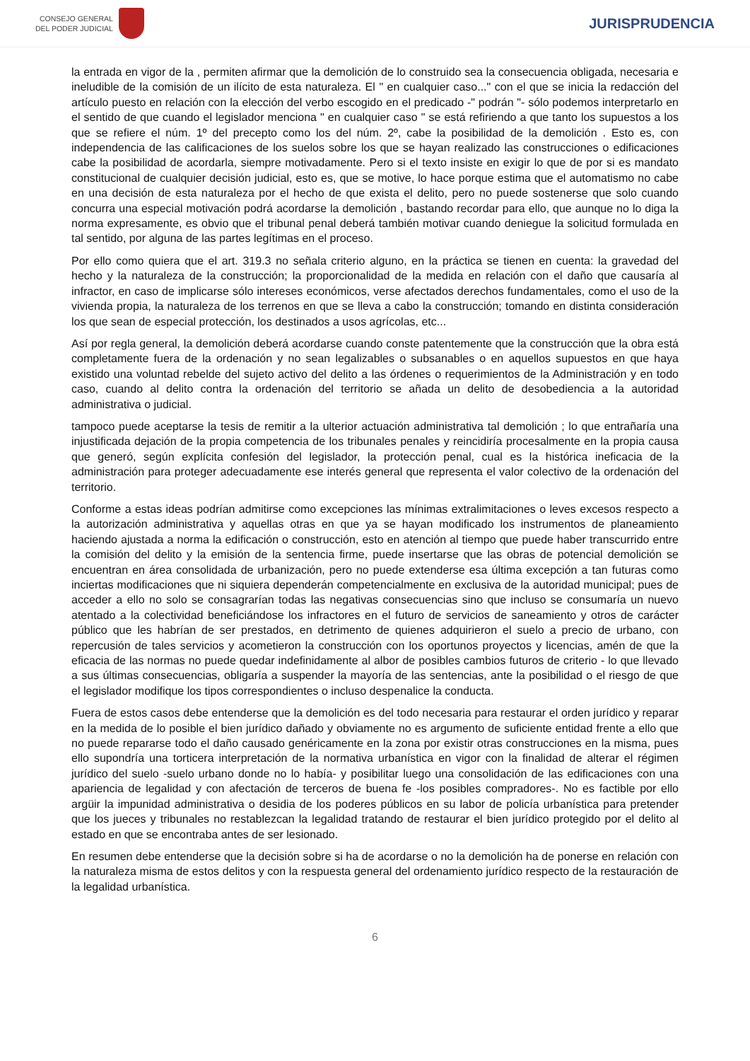CONSEJO GENERAL
DEL PODER JUDICIAL
JURISPRUDENCIA
la entrada en vigor de la , permiten afirmar que la demolición de lo construido sea la consecuencia obligada, necesaria e ineludible de la comisión de un ilícito de esta naturaleza. El " en cualquier caso..." con el que se inicia la redacción del artículo puesto en relación con la elección del verbo escogido en el predicado -" podrán "- sólo podemos interpretarlo en el sentido de que cuando el legislador menciona " en cualquier caso " se está refiriendo a que tanto los supuestos a los que se refiere el núm. 1º del precepto como los del núm. 2º, cabe la posibilidad de la demolición . Esto es, con independencia de las calificaciones de los suelos sobre los que se hayan realizado las construcciones o edificaciones cabe la posibilidad de acordarla, siempre motivadamente. Pero si el texto insiste en exigir lo que de por si es mandato constitucional de cualquier decisión judicial, esto es, que se motive, lo hace porque estima que el automatismo no cabe en una decisión de esta naturaleza por el hecho de que exista el delito, pero no puede sostenerse que solo cuando concurra una especial motivación podrá acordarse la demolición , bastando recordar para ello, que aunque no lo diga la norma expresamente, es obvio que el tribunal penal deberá también motivar cuando deniegue la solicitud formulada en tal sentido, por alguna de las partes legítimas en el proceso.
Por ello como quiera que el art. 319.3 no señala criterio alguno, en la práctica se tienen en cuenta: la gravedad del hecho y la naturaleza de la construcción; la proporcionalidad de la medida en relación con el daño que causaría al infractor, en caso de implicarse sólo intereses económicos, verse afectados derechos fundamentales, como el uso de la vivienda propia, la naturaleza de los terrenos en que se lleva a cabo la construcción; tomando en distinta consideración los que sean de especial protección, los destinados a usos agrícolas, etc...
Así por regla general, la demolición deberá acordarse cuando conste patentemente que la construcción que la obra está completamente fuera de la ordenación y no sean legalizables o subsanables o en aquellos supuestos en que haya existido una voluntad rebelde del sujeto activo del delito a las órdenes o requerimientos de la Administración y en todo caso, cuando al delito contra la ordenación del territorio se añada un delito de desobediencia a la autoridad administrativa o judicial.
tampoco puede aceptarse la tesis de remitir a la ulterior actuación administrativa tal demolición ; lo que entrañaría una injustificada dejación de la propia competencia de los tribunales penales y reincidiría procesalmente en la propia causa que generó, según explícita confesión del legislador, la protección penal, cual es la histórica ineficacia de la administración para proteger adecuadamente ese interés general que representa el valor colectivo de la ordenación del territorio.
Conforme a estas ideas podrían admitirse como excepciones las mínimas extralimitaciones o leves excesos respecto a la autorización administrativa y aquellas otras en que ya se hayan modificado los instrumentos de planeamiento haciendo ajustada a norma la edificación o construcción, esto en atención al tiempo que puede haber transcurrido entre la comisión del delito y la emisión de la sentencia firme, puede insertarse que las obras de potencial demolición se encuentran en área consolidada de urbanización, pero no puede extenderse esa última excepción a tan futuras como inciertas modificaciones que ni siquiera dependerán competencialmente en exclusiva de la autoridad municipal; pues de acceder a ello no solo se consagrarían todas las negativas consecuencias sino que incluso se consumaría un nuevo atentado a la colectividad beneficiándose los infractores en el futuro de servicios de saneamiento y otros de carácter público que les habrían de ser prestados, en detrimento de quienes adquirieron el suelo a precio de urbano, con repercusión de tales servicios y acometieron la construcción con los oportunos proyectos y licencias, amén de que la eficacia de las normas no puede quedar indefinidamente al albor de posibles cambios futuros de criterio - lo que llevado a sus últimas consecuencias, obligaría a suspender la mayoría de las sentencias, ante la posibilidad o el riesgo de que el legislador modifique los tipos correspondientes o incluso despenalice la conducta.
Fuera de estos casos debe entenderse que la demolición es del todo necesaria para restaurar el orden jurídico y reparar en la medida de lo posible el bien jurídico dañado y obviamente no es argumento de suficiente entidad frente a ello que no puede repararse todo el daño causado genéricamente en la zona por existir otras construcciones en la misma, pues ello supondría una torticera interpretación de la normativa urbanística en vigor con la finalidad de alterar el régimen jurídico del suelo -suelo urbano donde no lo había- y posibilitar luego una consolidación de las edificaciones con una apariencia de legalidad y con afectación de terceros de buena fe -los posibles compradores-. No es factible por ello argüir la impunidad administrativa o desidia de los poderes públicos en su labor de policía urbanística para pretender que los jueces y tribunales no restablezcan la legalidad tratando de restaurar el bien jurídico protegido por el delito al estado en que se encontraba antes de ser lesionado.
En resumen debe entenderse que la decisión sobre si ha de acordarse o no la demolición ha de ponerse en relación con la naturaleza misma de estos delitos y con la respuesta general del ordenamiento jurídico respecto de la restauración de la legalidad urbanística.
6